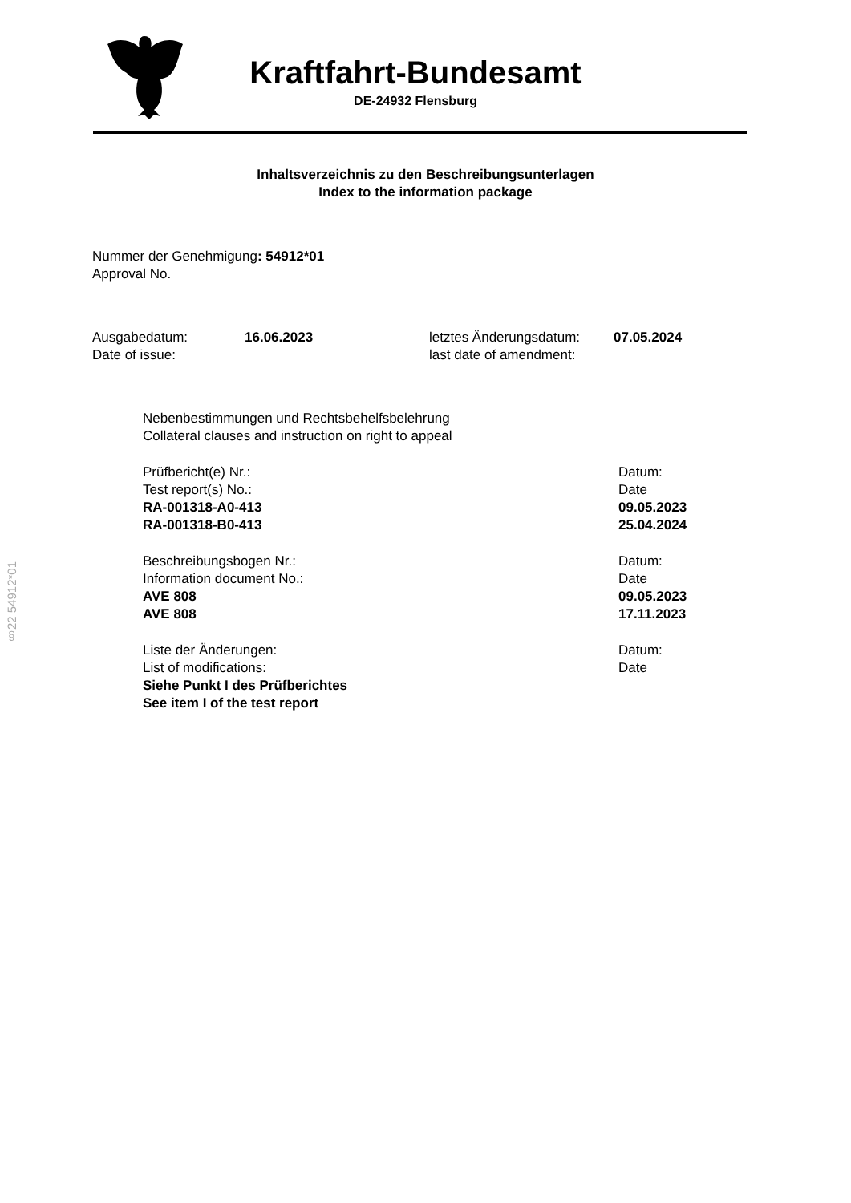Kraftfahrt-Bundesamt
DE-24932 Flensburg
Inhaltsverzeichnis zu den Beschreibungsunterlagen
Index to the information package
Nummer der Genehmigung: 54912*01
Approval No.
Ausgabedatum:
Date of issue:
16.06.2023 letztes Änderungsdatum:
last date of amendment:
07.05.2024
Nebenbestimmungen und Rechtsbehelfsbelehrung
Collateral clauses and instruction on right to appeal
Prüfbericht(e) Nr.:
Test report(s) No.:
RA-001318-A0-413
RA-001318-B0-413
Datum:
Date
09.05.2023
25.04.2024
Beschreibungsbogen Nr.:
Information document No.:
AVE 808
AVE 808
Datum:
Date
09.05.2023
17.11.2023
Liste der Änderungen:
List of modifications:
Siehe Punkt I des Prüfberichtes
See item I of the test report
Datum:
Date
§22 54912*01